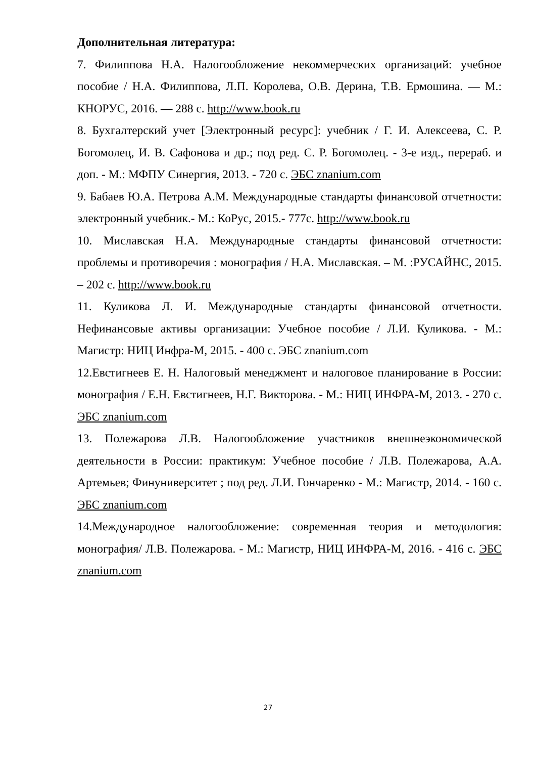Дополнительная литература:
7. Филиппова Н.А. Налогообложение некоммерческих организаций: учебное пособие / Н.А. Филиппова, Л.П. Королева, О.В. Дерина, Т.В. Ермошина. — М.: КНОРУС, 2016. — 288 с. http://www.book.ru
8. Бухгалтерский учет [Электронный ресурс]: учебник / Г. И. Алексеева, С. Р. Богомолец, И. В. Сафонова и др.; под ред. С. Р. Богомолец. - 3-е изд., перераб. и доп. - М.: МФПУ Синергия, 2013. - 720 с. ЭБС znanium.com
9. Бабаев Ю.А. Петрова А.М. Международные стандарты финансовой отчетности: электронный учебник.- М.: КоРус, 2015.- 777с. http://www.book.ru
10. Миславская Н.А. Международные стандарты финансовой отчетности: проблемы и противоречия : монография / Н.А. Миславская. – М. :РУСАЙНС, 2015. – 202 с. http://www.book.ru
11. Куликова Л. И. Международные стандарты финансовой отчетности. Нефинансовые активы организации: Учебное пособие / Л.И. Куликова. - М.: Магистр: НИЦ Инфра-М, 2015. - 400 с. ЭБС znanium.com
12.Евстигнеев Е. Н. Налоговый менеджмент и налоговое планирование в России: монография / Е.Н. Евстигнеев, Н.Г. Викторова. - М.: НИЦ ИНФРА-М, 2013. - 270 с. ЭБС znanium.com
13. Полежарова Л.В. Налогообложение участников внешнеэкономической деятельности в России: практикум: Учебное пособие / Л.В. Полежарова, А.А. Артемьев; Финуниверситет ; под ред. Л.И. Гончаренко - М.: Магистр, 2014. - 160 с. ЭБС znanium.com
14.Международное налогообложение: современная теория и методология: монография/ Л.В. Полежарова. - М.: Магистр, НИЦ ИНФРА-М, 2016. - 416 с. ЭБС znanium.com
27